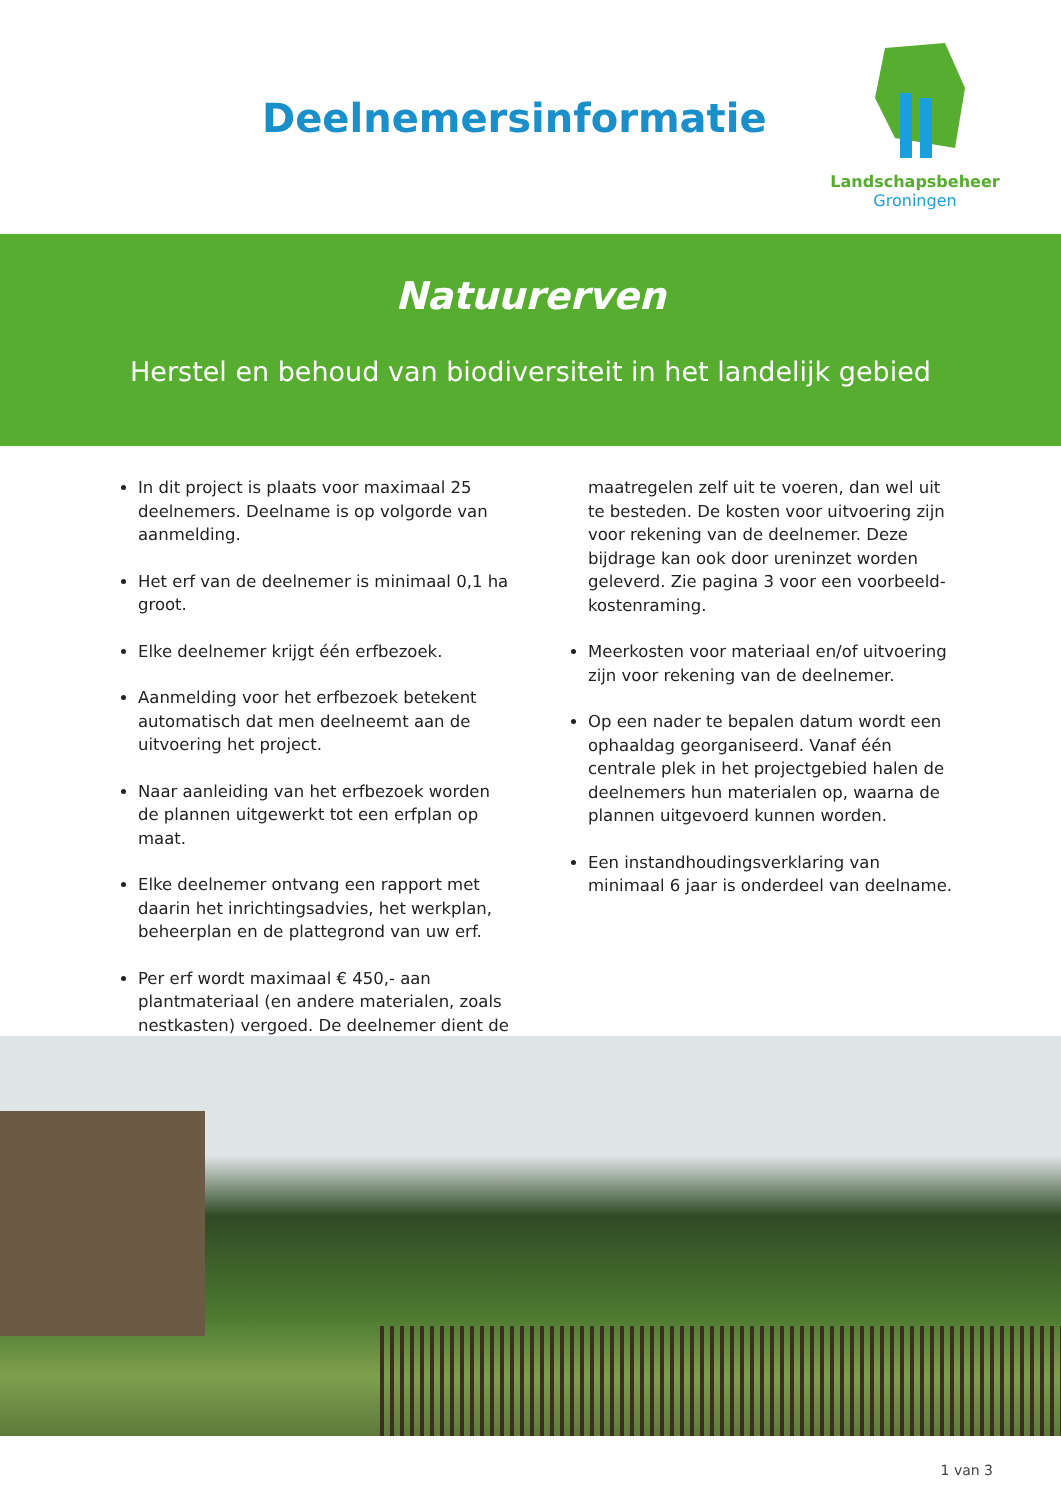Deelnemersinformatie
Landschapsbeheer
Groningen
Natuurerven
Herstel en behoud van biodiversiteit in het landelijk gebied
In dit project is plaats voor maximaal 25 deelnemers. Deelname is op volgorde van aanmelding.
Het erf van de deelnemer is minimaal 0,1 ha groot.
Elke deelnemer krijgt één erfbezoek.
Aanmelding voor het erfbezoek betekent automatisch dat men deelneemt aan de uitvoering het project.
Naar aanleiding van het erfbezoek worden de plannen uitgewerkt tot een erfplan op maat.
Elke deelnemer ontvang een rapport met daarin het inrichtingsadvies, het werkplan, beheerplan en de plattegrond van uw erf.
Per erf wordt maximaal € 450,- aan plantmateriaal (en andere materialen, zoals nestkasten) vergoed. De deelnemer dient de
maatregelen zelf uit te voeren, dan wel uit te besteden. De kosten voor uitvoering zijn voor rekening van de deelnemer. Deze bijdrage kan ook door ureninzet worden geleverd. Zie pagina 3 voor een voorbeeld-kostenraming.
Meerkosten voor materiaal en/of uitvoering zijn voor rekening van de deelnemer.
Op een nader te bepalen datum wordt een ophaaldag georganiseerd. Vanaf één centrale plek in het projectgebied halen de deelnemers hun materialen op, waarna de plannen uitgevoerd kunnen worden.
Een instandhoudingsverklaring van minimaal 6 jaar is onderdeel van deelname.
1 van 3